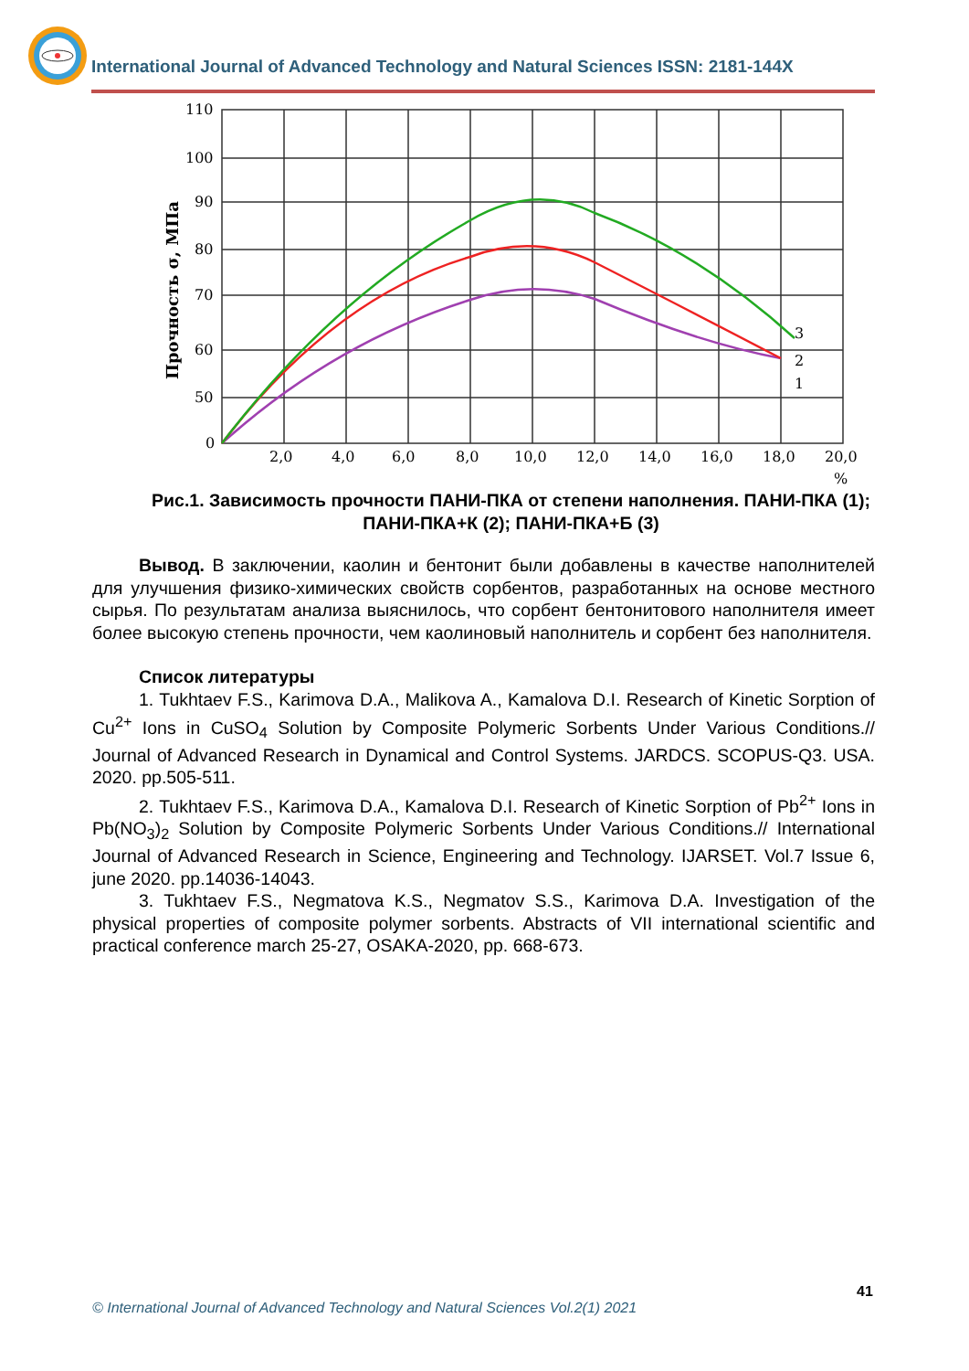International Journal of Advanced Technology and Natural Sciences ISSN: 2181-144X
110
100
90
80
70
60
50
0
2,0
4,0
6,0
8,0
10,0
12,0
14,0
16,0
18,0
20,0
%
Прочность σ, МПа
3
2
1
Рис.1. Зависимость прочности ПАНИ-ПКА от степени наполнения. ПАНИ-ПКА (1); ПАНИ-ПКА+К (2); ПАНИ-ПКА+Б (3)
Вывод. В заключении, каолин и бентонит были добавлены в качестве наполнителей для улучшения физико-химических свойств сорбентов, разработанных на основе местного сырья. По результатам анализа выяснилось, что сорбент бентонитового наполнителя имеет более высокую степень прочности, чем каолиновый наполнитель и сорбент без наполнителя.
Список литературы
1. Tukhtaev F.S., Karimova D.A., Malikova A., Kamalova D.I. Research of Kinetic Sorption of Cu<sup>2+</sup> Ions in CuSO<sub>4</sub> Solution by Composite Polymeric Sorbents Under Various Conditions.// Journal of Advanced Research in Dynamical and Control Systems. JARDCS. SCOPUS-Q3. USA. 2020. pp.505-511.
2. Tukhtaev F.S., Karimova D.A., Kamalova D.I. Research of Kinetic Sorption of Pb<sup>2+</sup> Ions in Pb(NO<sub>3</sub>)<sub>2</sub> Solution by Composite Polymeric Sorbents Under Various Conditions.// International Journal of Advanced Research in Science, Engineering and Technology. IJARSET. Vol.7 Issue 6, june 2020. pp.14036-14043.
3. Tukhtaev F.S., Negmatova K.S., Negmatov S.S., Karimova D.A. Investigation of the physical properties of composite polymer sorbents. Abstracts of VII international scientific and practical conference march 25-27, OSAKA-2020, pp. 668-673.
41
© International Journal of Advanced Technology and Natural Sciences Vol.2(1) 2021